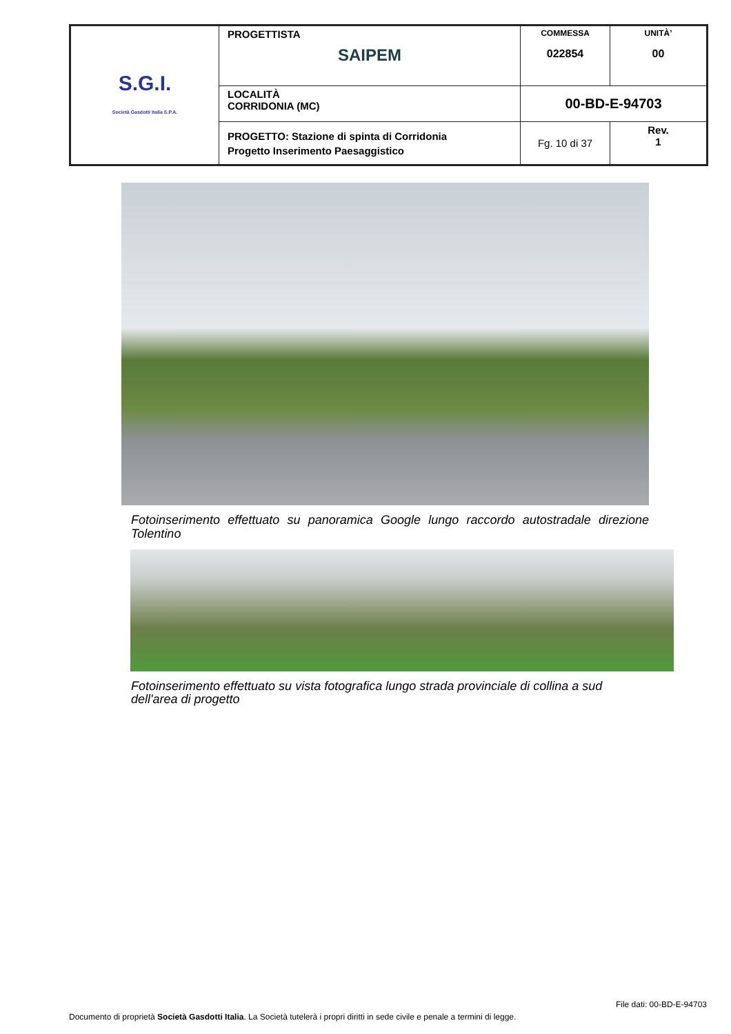| S.G.I. Società Gasdotti Italia S.P.A. | PROGETTISTA SAIPEM | COMMESSA 022854 | UNITÀ’ 00 |
| | LOCALITÀ CORRIDONIA (MC) | 00-BD-E-94703 | |
| | PROGETTO: Stazione di spinta di Corridonia Progetto Inserimento Paesaggistico | Fg. 10 di 37 | Rev. 1 |
Fotoinserimento effettuato su panoramica Google lungo raccordo autostradale direzione Tolentino
Fotoinserimento effettuato su vista fotografica lungo strada provinciale di collina a sud dell'area di progetto
File dati: 00-BD-E-94703
Documento di proprietà Società Gasdotti Italia. La Società tutelerà i propri diritti in sede civile e penale a termini di legge.